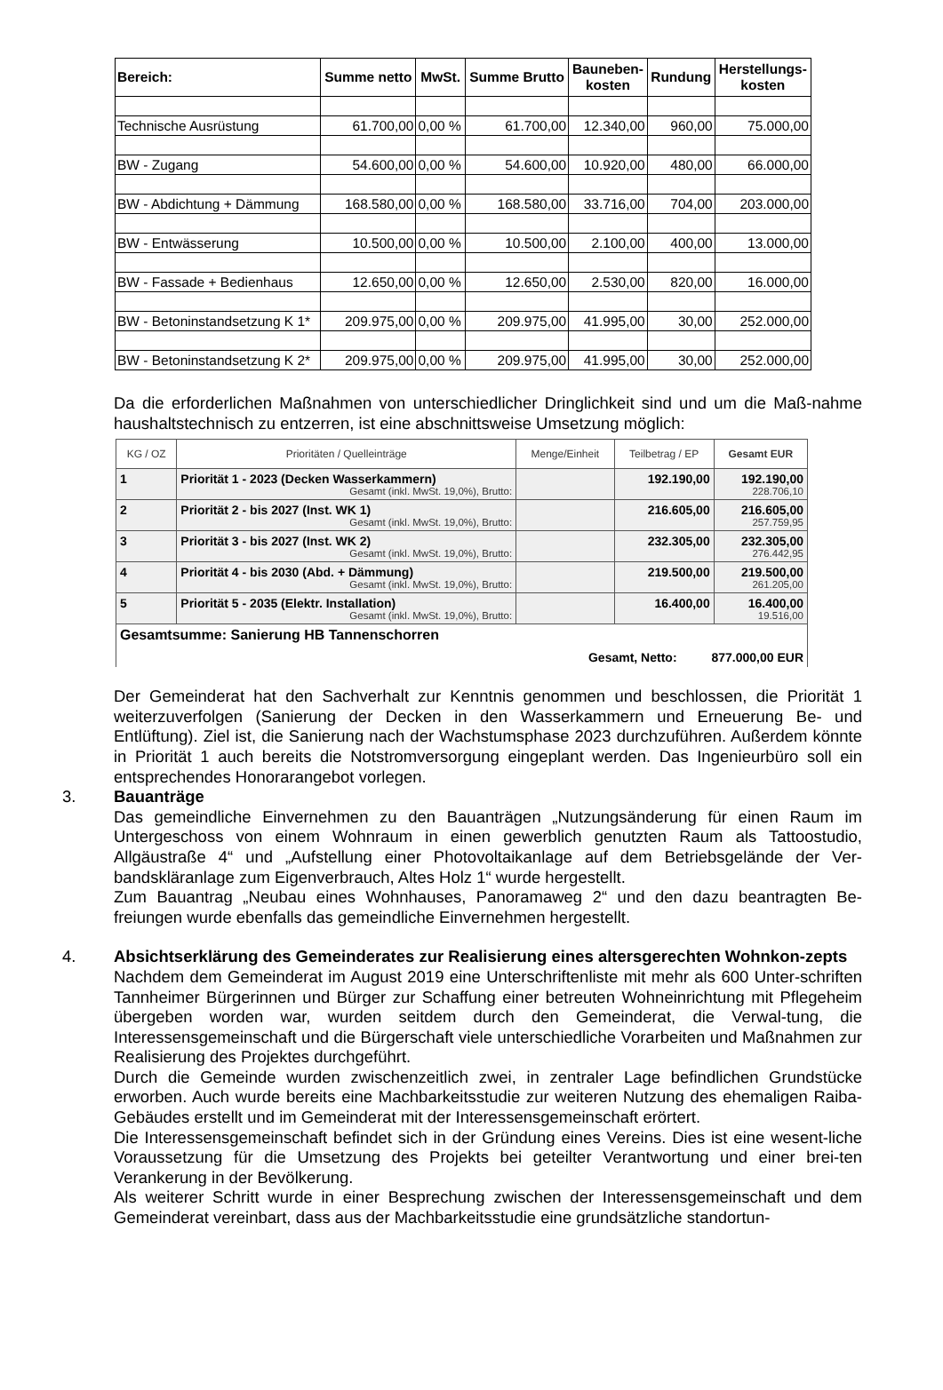| Bereich: | Summe netto | MwSt. | Summe Brutto | Bauneben- kosten | Rundung | Herstellungs- kosten |
| --- | --- | --- | --- | --- | --- | --- |
| Technische Ausrüstung | 61.700,00 | 0,00 % | 61.700,00 | 12.340,00 | 960,00 | 75.000,00 |
| BW - Zugang | 54.600,00 | 0,00 % | 54.600,00 | 10.920,00 | 480,00 | 66.000,00 |
| BW - Abdichtung + Dämmung | 168.580,00 | 0,00 % | 168.580,00 | 33.716,00 | 704,00 | 203.000,00 |
| BW - Entwässerung | 10.500,00 | 0,00 % | 10.500,00 | 2.100,00 | 400,00 | 13.000,00 |
| BW - Fassade + Bedienhaus | 12.650,00 | 0,00 % | 12.650,00 | 2.530,00 | 820,00 | 16.000,00 |
| BW - Betoninstandsetzung K 1* | 209.975,00 | 0,00 % | 209.975,00 | 41.995,00 | 30,00 | 252.000,00 |
| BW - Betoninstandsetzung K 2* | 209.975,00 | 0,00 % | 209.975,00 | 41.995,00 | 30,00 | 252.000,00 |
Da die erforderlichen Maßnahmen von unterschiedlicher Dringlichkeit sind und um die Maß-nahme haushaltstechnisch zu entzerren, ist eine abschnittsweise Umsetzung möglich:
| KG / OZ | Prioritäten / Quelleinträge | Menge/Einheit | Teilbetrag / EP | Gesamt EUR |
| --- | --- | --- | --- | --- |
| 1 | Priorität 1 - 2023 (Decken Wasserkammern) Gesamt (inkl. MwSt. 19,0%), Brutto: | | 192.190,00 | 192.190,00 228.706,10 |
| 2 | Priorität 2 - bis 2027 (Inst. WK 1) Gesamt (inkl. MwSt. 19,0%), Brutto: | | 216.605,00 | 216.605,00 257.759,95 |
| 3 | Priorität 3 - bis 2027 (Inst. WK 2) Gesamt (inkl. MwSt. 19,0%), Brutto: | | 232.305,00 | 232.305,00 276.442,95 |
| 4 | Priorität 4 - bis 2030 (Abd. + Dämmung) Gesamt (inkl. MwSt. 19,0%), Brutto: | | 219.500,00 | 219.500,00 261.205,00 |
| 5 | Priorität 5 - 2035 (Elektr. Installation) Gesamt (inkl. MwSt. 19,0%), Brutto: | | 16.400,00 | 16.400,00 19.516,00 |
| Gesamtsumme: Sanierung HB Tannenschorren Gesamt, Netto: 877.000,00 EUR | | | | |
Der Gemeinderat hat den Sachverhalt zur Kenntnis genommen und beschlossen, die Priorität 1 weiterzuverfolgen (Sanierung der Decken in den Wasserkammern und Erneuerung Be- und Entlüftung). Ziel ist, die Sanierung nach der Wachstumsphase 2023 durchzuführen. Außerdem könnte in Priorität 1 auch bereits die Notstromversorgung eingeplant werden. Das Ingenieurbüro soll ein entsprechendes Honorarangebot vorlegen.
3. Bauanträge
Das gemeindliche Einvernehmen zu den Bauanträgen „Nutzungsänderung für einen Raum im Untergeschoss von einem Wohnraum in einen gewerblich genutzten Raum als Tattoostudio, Allgäustraße 4“ und „Aufstellung einer Photovoltaikanlage auf dem Betriebsgelände der Ver-bandskläranlage zum Eigenverbrauch, Altes Holz 1“ wurde hergestellt.
Zum Bauantrag „Neubau eines Wohnhauses, Panoramaweg 2“ und den dazu beantragten Be-freiungen wurde ebenfalls das gemeindliche Einvernehmen hergestellt.
4. Absichtserklärung des Gemeinderates zur Realisierung eines altersgerechten Wohnkon-zepts
Nachdem dem Gemeinderat im August 2019 eine Unterschriftenliste mit mehr als 600 Unter-schriften Tannheimer Bürgerinnen und Bürger zur Schaffung einer betreuten Wohneinrichtung mit Pflegeheim übergeben worden war, wurden seitdem durch den Gemeinderat, die Verwal-tung, die Interessensgemeinschaft und die Bürgerschaft viele unterschiedliche Vorarbeiten und Maßnahmen zur Realisierung des Projektes durchgeführt.
Durch die Gemeinde wurden zwischenzeitlich zwei, in zentraler Lage befindlichen Grundstücke erworben. Auch wurde bereits eine Machbarkeitsstudie zur weiteren Nutzung des ehemaligen Raiba-Gebäudes erstellt und im Gemeinderat mit der Interessensgemeinschaft erörtert.
Die Interessensgemeinschaft befindet sich in der Gründung eines Vereins. Dies ist eine wesent-liche Voraussetzung für die Umsetzung des Projekts bei geteilter Verantwortung und einer brei-ten Verankerung in der Bevölkerung.
Als weiterer Schritt wurde in einer Besprechung zwischen der Interessensgemeinschaft und dem Gemeinderat vereinbart, dass aus der Machbarkeitsstudie eine grundsätzliche standortun-